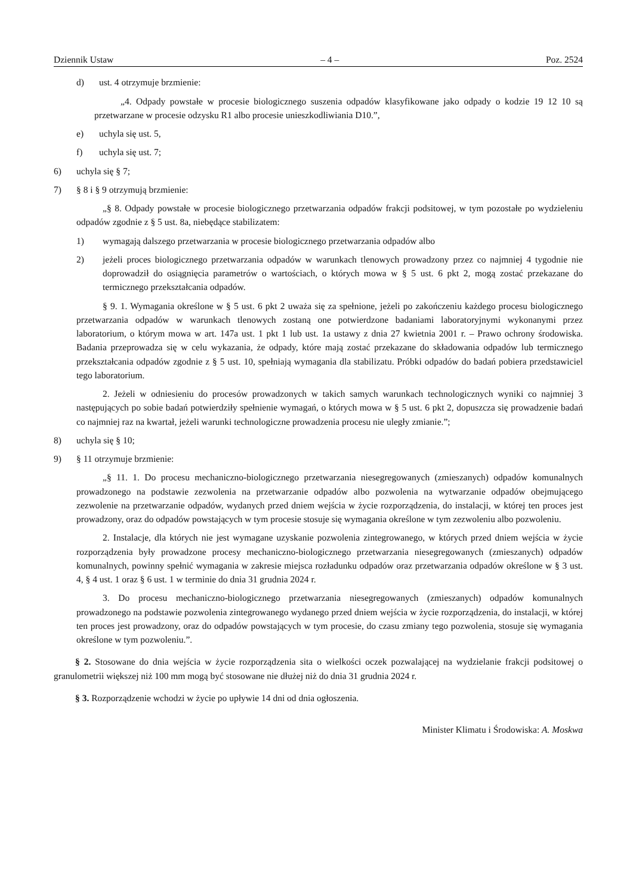Dziennik Ustaw – 4 – Poz. 2524
d) ust. 4 otrzymuje brzmienie:
„4. Odpady powstałe w procesie biologicznego suszenia odpadów klasyfikowane jako odpady o kodzie 19 12 10 są przetwarzane w procesie odzysku R1 albo procesie unieszkodliwiania D10.”,
e) uchyla się ust. 5,
f) uchyla się ust. 7;
6) uchyla się § 7;
7) § 8 i § 9 otrzymują brzmienie:
„§ 8. Odpady powstałe w procesie biologicznego przetwarzania odpadów frakcji podsitowej, w tym pozostałe po wydzieleniu odpadów zgodnie z § 5 ust. 8a, niebędące stabilizatem:
1) wymagają dalszego przetwarzania w procesie biologicznego przetwarzania odpadów albo
2) jeżeli proces biologicznego przetwarzania odpadów w warunkach tlenowych prowadzony przez co najmniej 4 tygodnie nie doprowadził do osiągnięcia parametrów o wartościach, o których mowa w § 5 ust. 6 pkt 2, mogą zostać przekazane do termicznego przekształcania odpadów.
§ 9. 1. Wymagania określone w § 5 ust. 6 pkt 2 uważa się za spełnione, jeżeli po zakończeniu każdego procesu biologicznego przetwarzania odpadów w warunkach tlenowych zostaną one potwierdzone badaniami laboratoryjnymi wykonanymi przez laboratorium, o którym mowa w art. 147a ust. 1 pkt 1 lub ust. 1a ustawy z dnia 27 kwietnia 2001 r. – Prawo ochrony środowiska. Badania przeprowadza się w celu wykazania, że odpady, które mają zostać przekazane do składowania odpadów lub termicznego przekształcania odpadów zgodnie z § 5 ust. 10, spełniają wymagania dla stabilizatu. Próbki odpadów do badań pobiera przedstawiciel tego laboratorium.
2. Jeżeli w odniesieniu do procesów prowadzonych w takich samych warunkach technologicznych wyniki co najmniej 3 następujących po sobie badań potwierdziły spełnienie wymagań, o których mowa w § 5 ust. 6 pkt 2, dopuszcza się prowadzenie badań co najmniej raz na kwartał, jeżeli warunki technologiczne prowadzenia procesu nie uległy zmianie.”;
8) uchyla się § 10;
9) § 11 otrzymuje brzmienie:
„§ 11. 1. Do procesu mechaniczno-biologicznego przetwarzania niesegregowanych (zmieszanych) odpadów komunalnych prowadzonego na podstawie zezwolenia na przetwarzanie odpadów albo pozwolenia na wytwarzanie odpadów obejmującego zezwolenie na przetwarzanie odpadów, wydanych przed dniem wejścia w życie rozporządzenia, do instalacji, w której ten proces jest prowadzony, oraz do odpadów powstających w tym procesie stosuje się wymagania określone w tym zezwoleniu albo pozwoleniu.
2. Instalacje, dla których nie jest wymagane uzyskanie pozwolenia zintegrowanego, w których przed dniem wejścia w życie rozporządzenia były prowadzone procesy mechaniczno-biologicznego przetwarzania niesegregowanych (zmieszanych) odpadów komunalnych, powinny spełnić wymagania w zakresie miejsca rozładunku odpadów oraz przetwarzania odpadów określone w § 3 ust. 4, § 4 ust. 1 oraz § 6 ust. 1 w terminie do dnia 31 grudnia 2024 r.
3. Do procesu mechaniczno-biologicznego przetwarzania niesegregowanych (zmieszanych) odpadów komunalnych prowadzonego na podstawie pozwolenia zintegrowanego wydanego przed dniem wejścia w życie rozporządzenia, do instalacji, w której ten proces jest prowadzony, oraz do odpadów powstających w tym procesie, do czasu zmiany tego pozwolenia, stosuje się wymagania określone w tym pozwoleniu.”.
§ 2. Stosowane do dnia wejścia w życie rozporządzenia sita o wielkości oczek pozwalającej na wydzielanie frakcji podsitowej o granulometrii większej niż 100 mm mogą być stosowane nie dłużej niż do dnia 31 grudnia 2024 r.
§ 3. Rozporządzenie wchodzi w życie po upływie 14 dni od dnia ogłoszenia.
Minister Klimatu i Środowiska: A. Moskwa